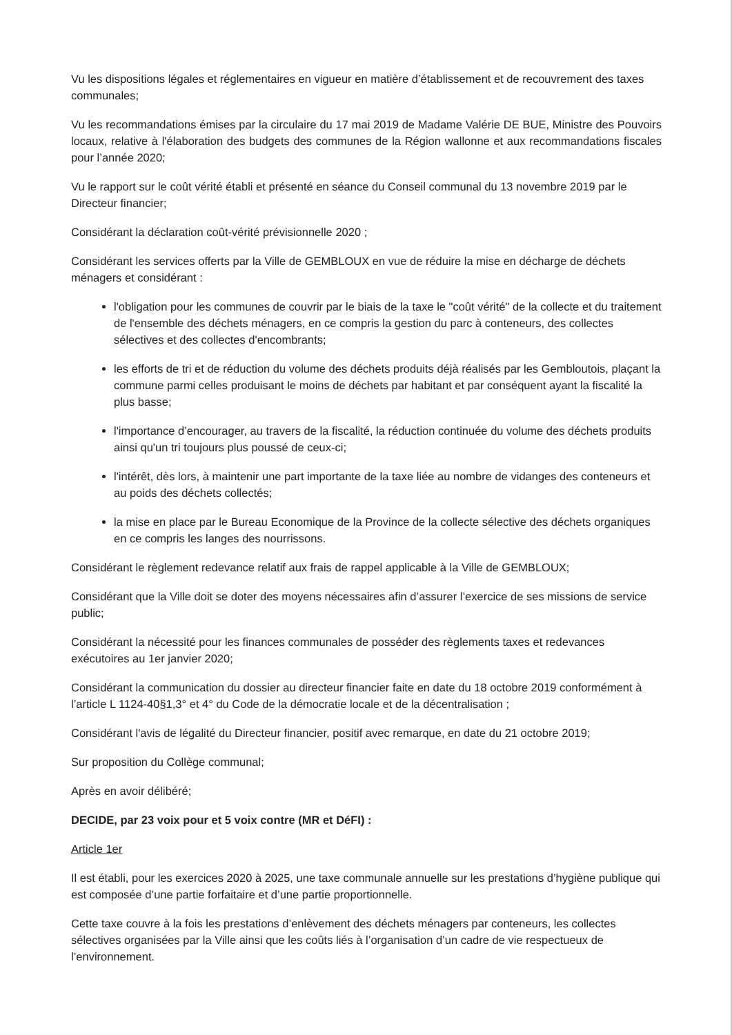Vu les dispositions légales et réglementaires en vigueur en matière d’établissement et de recouvrement des taxes communales;
Vu les recommandations émises par la circulaire du 17 mai 2019 de Madame Valérie DE BUE, Ministre des Pouvoirs locaux, relative à l'élaboration des budgets des communes de la Région wallonne et aux recommandations fiscales pour l’année 2020;
Vu le rapport sur le coût vérité établi et présenté en séance du Conseil communal du 13 novembre 2019 par le Directeur financier;
Considérant la déclaration coût-vérité prévisionnelle 2020 ;
Considérant les services offerts par la Ville de GEMBLOUX en vue de réduire la mise en décharge de déchets ménagers et considérant :
l'obligation pour les communes de couvrir par le biais de la taxe le "coût vérité" de la collecte et du traitement de l'ensemble des déchets ménagers, en ce compris la gestion du parc à conteneurs, des collectes sélectives et des collectes d'encombrants;
les efforts de tri et de réduction du volume des déchets produits déjà réalisés par les Gembloutois, plaçant la commune parmi celles produisant le moins de déchets par habitant et par conséquent ayant la fiscalité la plus basse;
l'importance d’encourager, au travers de la fiscalité, la réduction continuée du volume des déchets produits ainsi qu'un tri toujours plus poussé de ceux-ci;
l'intérêt, dès lors, à maintenir une part importante de la taxe liée au nombre de vidanges des conteneurs et au poids des déchets collectés;
la mise en place par le Bureau Economique de la Province de la collecte sélective des déchets organiques en ce compris les langes des nourrissons.
Considérant le règlement redevance relatif aux frais de rappel applicable à la Ville de GEMBLOUX;
Considérant que la Ville doit se doter des moyens nécessaires afin d’assurer l’exercice de ses missions de service public;
Considérant la nécessité pour les finances communales de posséder des règlements taxes et redevances exécutoires au 1er janvier 2020;
Considérant la communication du dossier au directeur financier faite en date du 18 octobre 2019 conformément à l’article L 1124-40§1,3° et 4° du Code de la démocratie locale et de la décentralisation ;
Considérant l'avis de légalité du Directeur financier, positif avec remarque, en date du 21 octobre 2019;
Sur proposition du Collège communal;
Après en avoir délibéré;
DECIDE, par 23 voix pour et 5 voix contre (MR et DéFI) :
Article 1er
Il est établi, pour les exercices 2020 à 2025, une taxe communale annuelle sur les prestations d’hygiène publique qui est composée d’une partie forfaitaire et d’une partie proportionnelle.
Cette taxe couvre à la fois les prestations d’enlèvement des déchets ménagers par conteneurs, les collectes sélectives organisées par la Ville ainsi que les coûts liés à l’organisation d’un cadre de vie respectueux de l’environnement.